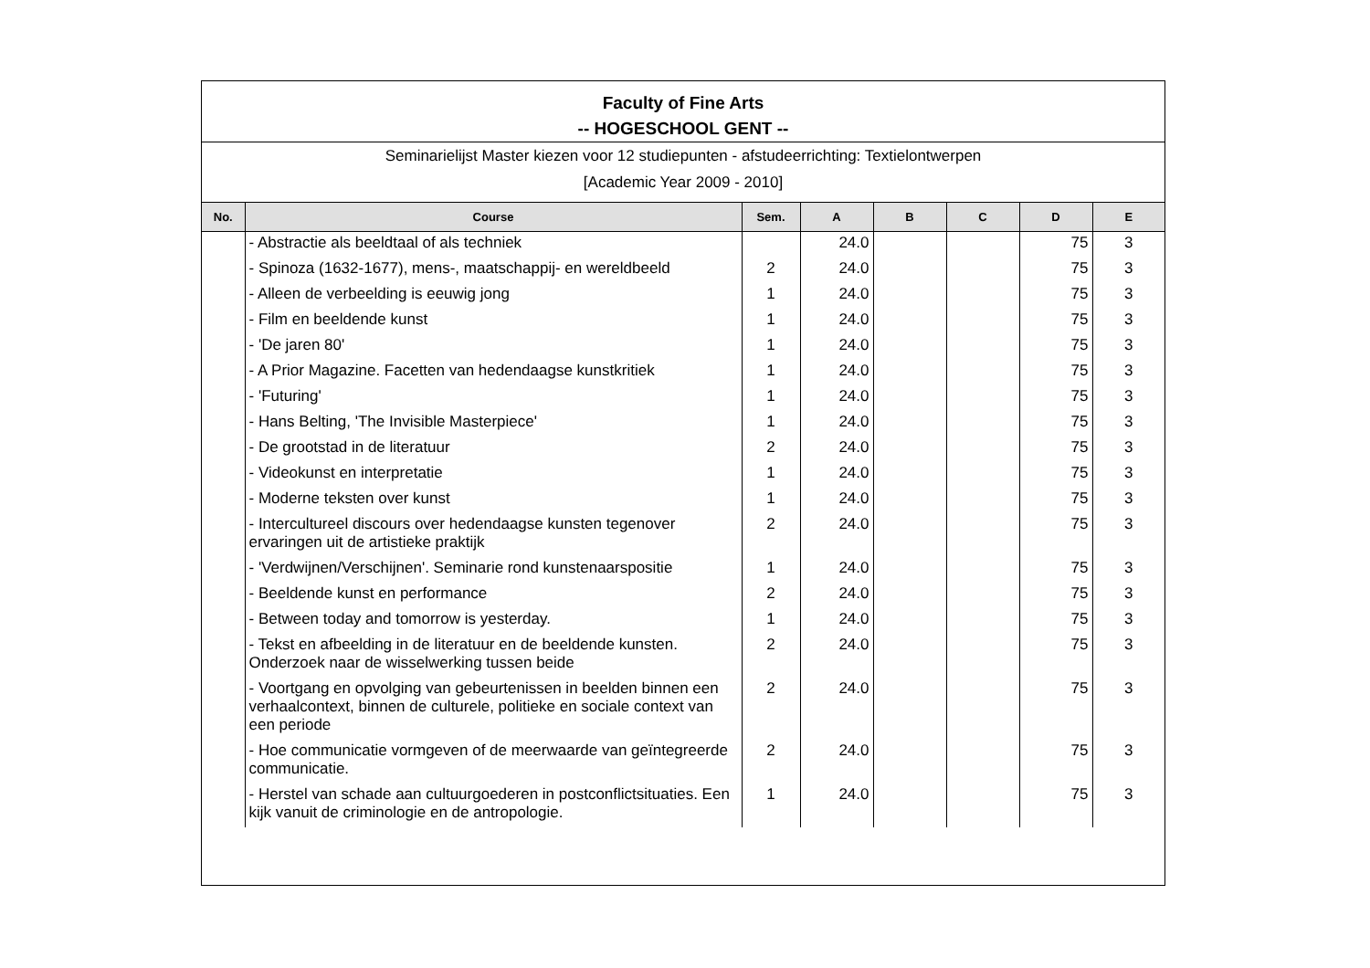Faculty of Fine Arts
-- HOGESCHOOL GENT --
Seminarielijst Master kiezen voor 12 studiepunten - afstudeerrichting: Textielontwerpen
[Academic Year 2009 - 2010]
| No. | Course | Sem. | A | B | C | D | E |
| --- | --- | --- | --- | --- | --- | --- | --- |
| | - Abstractie als beeldtaal of als techniek | | 24.0 | | | 75 | 3 |
| | - Spinoza (1632-1677), mens-, maatschappij- en wereldbeeld | 2 | 24.0 | | | 75 | 3 |
| | - Alleen de verbeelding is eeuwig jong | 1 | 24.0 | | | 75 | 3 |
| | - Film en beeldende kunst | 1 | 24.0 | | | 75 | 3 |
| | - 'De jaren 80' | 1 | 24.0 | | | 75 | 3 |
| | - A Prior Magazine. Facetten van hedendaagse kunstkritiek | 1 | 24.0 | | | 75 | 3 |
| | - 'Futuring' | 1 | 24.0 | | | 75 | 3 |
| | - Hans Belting, 'The Invisible Masterpiece' | 1 | 24.0 | | | 75 | 3 |
| | - De grootstad in de literatuur | 2 | 24.0 | | | 75 | 3 |
| | - Videokunst en interpretatie | 1 | 24.0 | | | 75 | 3 |
| | - Moderne teksten over kunst | 1 | 24.0 | | | 75 | 3 |
| | - Intercultureel discours over hedendaagse kunsten tegenover ervaringen uit de artistieke praktijk | 2 | 24.0 | | | 75 | 3 |
| | - 'Verdwijnen/Verschijnen'. Seminarie rond kunstenaarspositie | 1 | 24.0 | | | 75 | 3 |
| | - Beeldende kunst en performance | 2 | 24.0 | | | 75 | 3 |
| | - Between today and tomorrow is yesterday. | 1 | 24.0 | | | 75 | 3 |
| | - Tekst en afbeelding in de literatuur en de beeldende kunsten. Onderzoek naar de wisselwerking tussen beide | 2 | 24.0 | | | 75 | 3 |
| | - Voortgang en opvolging van gebeurtenissen in beelden binnen een verhaalcontext, binnen de culturele, politieke en sociale context van een periode | 2 | 24.0 | | | 75 | 3 |
| | - Hoe communicatie vormgeven of de meerwaarde van geïntegreerde communicatie. | 2 | 24.0 | | | 75 | 3 |
| | - Herstel van schade aan cultuurgoederen in postconflictsituaties. Een kijk vanuit de criminologie en de antropologie. | 1 | 24.0 | | | 75 | 3 |